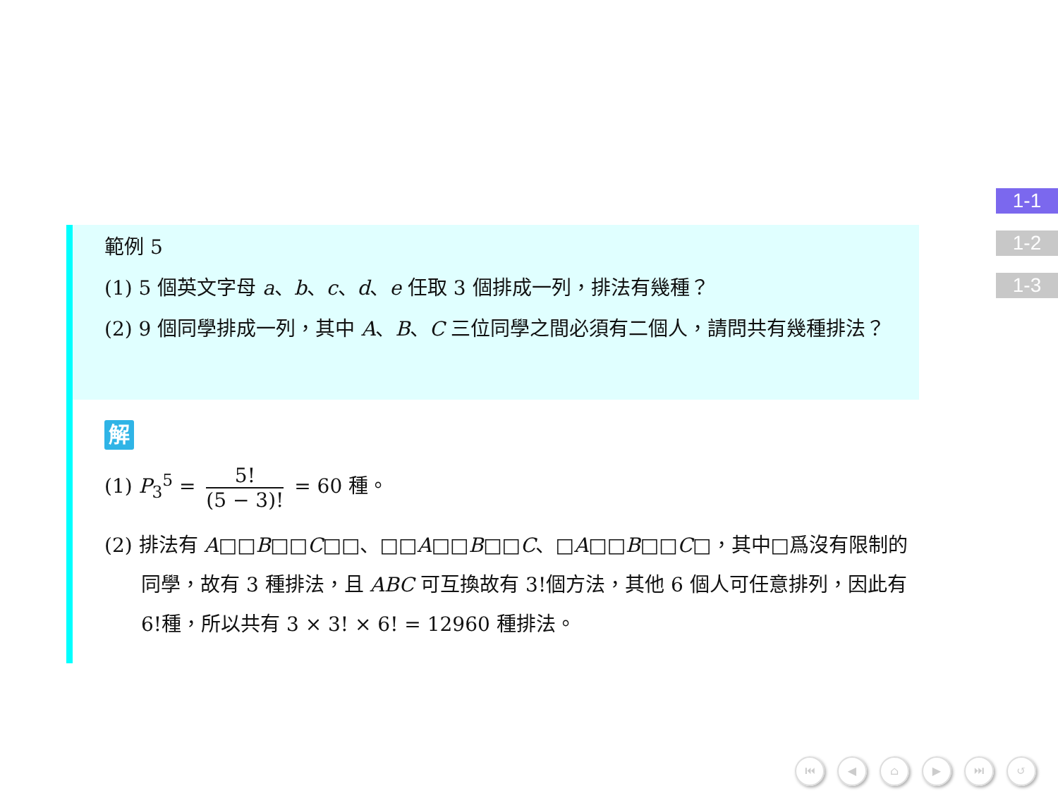範例 5
(1) 5 個英文字母 a、b、c、d、e 任取 3 個排成一列，排法有幾種？
(2) 9 個同學排成一列，其中 A、B、C 三位同學之間必須有二個人，請問共有幾種排法？
解
(1) P<sub>3</sub><sup>5</sup> = 5! (5 − 3)! = 60 種。
(2) 排法有 A□□B□□C□□、□□A□□B□□C、□A□□B□□C□，其中□爲沒有限制的同學，故有 3 種排法，且 ABC 可互換故有 3!個方法，其他 6 個人可任意排列，因此有 6!種，所以共有 3 × 3! × 6! = 12960 種排法。
1-1
1-2
1-3
⏮ ◀ ⌂ ▶ ⏭ ↺